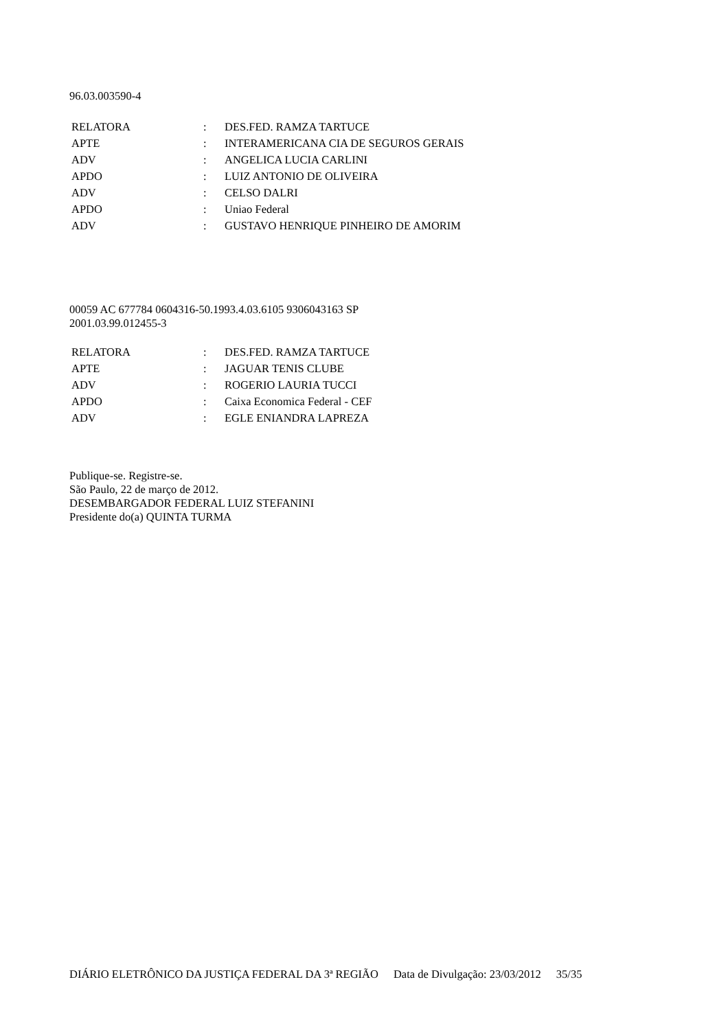96.03.003590-4
| RELATORA | : | DES.FED. RAMZA TARTUCE |
| APTE | : | INTERAMERICANA CIA DE SEGUROS GERAIS |
| ADV | : | ANGELICA LUCIA CARLINI |
| APDO | : | LUIZ ANTONIO DE OLIVEIRA |
| ADV | : | CELSO DALRI |
| APDO | : | Uniao Federal |
| ADV | : | GUSTAVO HENRIQUE PINHEIRO DE AMORIM |
00059 AC 677784 0604316-50.1993.4.03.6105 9306043163 SP
2001.03.99.012455-3
| RELATORA | : | DES.FED. RAMZA TARTUCE |
| APTE | : | JAGUAR TENIS CLUBE |
| ADV | : | ROGERIO LAURIA TUCCI |
| APDO | : | Caixa Economica Federal - CEF |
| ADV | : | EGLE ENIANDRA LAPREZA |
Publique-se. Registre-se.
São Paulo, 22 de março de 2012.
DESEMBARGADOR FEDERAL LUIZ STEFANINI
Presidente do(a) QUINTA TURMA
DIÁRIO ELETRÔNICO DA JUSTIÇA FEDERAL DA 3ª REGIÃO Data de Divulgação: 23/03/2012 35/35